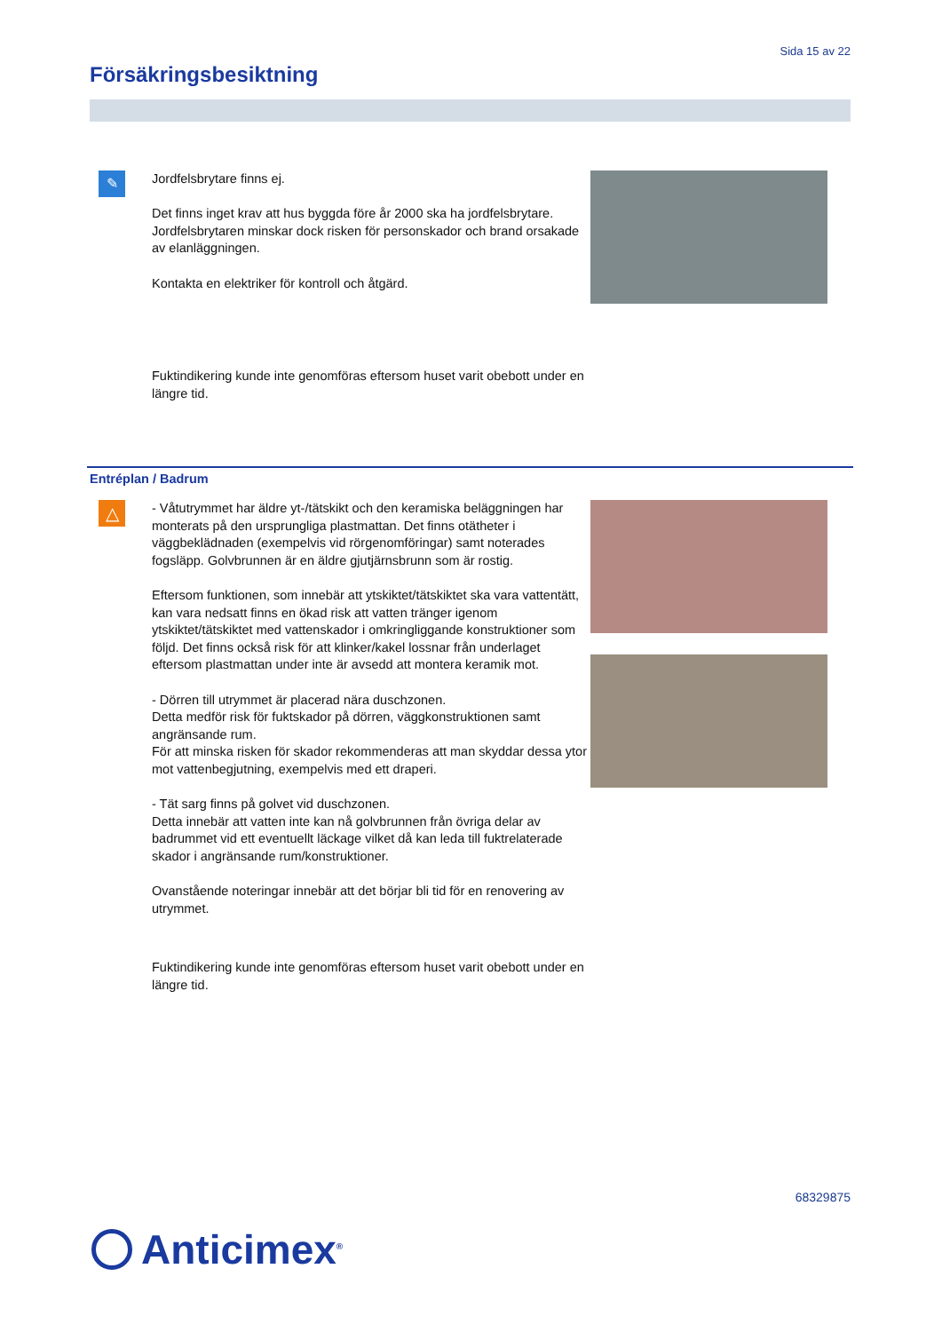Sida 15 av 22
Försäkringsbesiktning
✎
Jordfelsbrytare finns ej.
Det finns inget krav att hus byggda före år 2000 ska ha jordfelsbrytare. Jordfelsbrytaren minskar dock risken för personskador och brand orsakade av elanläggningen.
Kontakta en elektriker för kontroll och åtgärd.
Fuktindikering kunde inte genomföras eftersom huset varit obebott under en längre tid.
Entréplan / Badrum
△
- Våtutrymmet har äldre yt-/tätskikt och den keramiska beläggningen har monterats på den ursprungliga plastmattan. Det finns otätheter i väggbeklädnaden (exempelvis vid rörgenomföringar) samt noterades fogsläpp. Golvbrunnen är en äldre gjutjärnsbrunn som är rostig.
Eftersom funktionen, som innebär att ytskiktet/tätskiktet ska vara vattentätt, kan vara nedsatt finns en ökad risk att vatten tränger igenom ytskiktet/tätskiktet med vattenskador i omkringliggande konstruktioner som följd. Det finns också risk för att klinker/kakel lossnar från underlaget eftersom plastmattan under inte är avsedd att montera keramik mot.
- Dörren till utrymmet är placerad nära duschzonen.
Detta medför risk för fuktskador på dörren, väggkonstruktionen samt angränsande rum.
För att minska risken för skador rekommenderas att man skyddar dessa ytor mot vattenbegjutning, exempelvis med ett draperi.
- Tät sarg finns på golvet vid duschzonen.
Detta innebär att vatten inte kan nå golvbrunnen från övriga delar av badrummet vid ett eventuellt läckage vilket då kan leda till fuktrelaterade skador i angränsande rum/konstruktioner.
Ovanstående noteringar innebär att det börjar bli tid för en renovering av utrymmet.
Fuktindikering kunde inte genomföras eftersom huset varit obebott under en längre tid.
68329875
Anticimex<sup>®</sup>